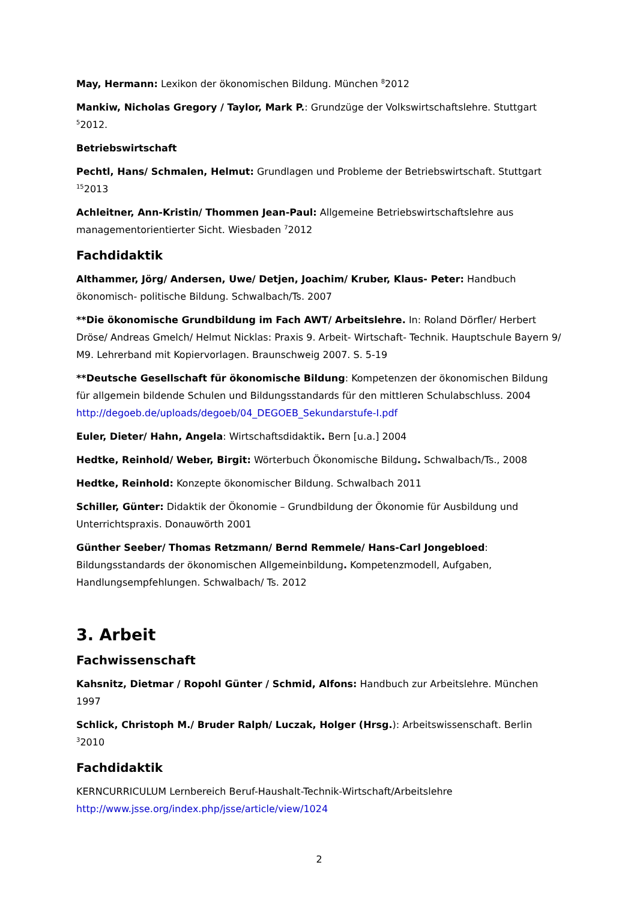May, Hermann: Lexikon der ökonomischen Bildung. München <sup>8</sup>2012
Mankiw, Nicholas Gregory / Taylor, Mark P.: Grundzüge der Volkswirtschaftslehre. Stuttgart <sup>5</sup>2012.
Betriebswirtschaft
Pechtl, Hans/ Schmalen, Helmut: Grundlagen und Probleme der Betriebswirtschaft. Stuttgart <sup>15</sup>2013
Achleitner, Ann-Kristin/ Thommen Jean-Paul: Allgemeine Betriebswirtschaftslehre aus managementorientierter Sicht. Wiesbaden <sup>7</sup>2012
Fachdidaktik
Althammer, Jörg/ Andersen, Uwe/ Detjen, Joachim/ Kruber, Klaus- Peter: Handbuch ökonomisch- politische Bildung. Schwalbach/Ts. 2007
**Die ökonomische Grundbildung im Fach AWT/ Arbeitslehre. In: Roland Dörfler/ Herbert Dröse/ Andreas Gmelch/ Helmut Nicklas: Praxis 9. Arbeit- Wirtschaft- Technik. Hauptschule Bayern 9/ M9. Lehrerband mit Kopiervorlagen. Braunschweig 2007. S. 5-19
**Deutsche Gesellschaft für ökonomische Bildung: Kompetenzen der ökonomischen Bildung für allgemein bildende Schulen und Bildungsstandards für den mittleren Schulabschluss. 2004 http://degoeb.de/uploads/degoeb/04_DEGOEB_Sekundarstufe-I.pdf
Euler, Dieter/ Hahn, Angela: Wirtschaftsdidaktik. Bern [u.a.] 2004
Hedtke, Reinhold/ Weber, Birgit: Wörterbuch Ökonomische Bildung. Schwalbach/Ts., 2008
Hedtke, Reinhold: Konzepte ökonomischer Bildung. Schwalbach 2011
Schiller, Günter: Didaktik der Ökonomie – Grundbildung der Ökonomie für Ausbildung und Unterrichtspraxis. Donauwörth 2001
Günther Seeber/ Thomas Retzmann/ Bernd Remmele/ Hans-Carl Jongebloed: Bildungsstandards der ökonomischen Allgemeinbildung. Kompetenzmodell, Aufgaben, Handlungsempfehlungen. Schwalbach/ Ts. 2012
3. Arbeit
Fachwissenschaft
Kahsnitz, Dietmar / Ropohl Günter / Schmid, Alfons: Handbuch zur Arbeitslehre. München 1997
Schlick, Christoph M./ Bruder Ralph/ Luczak, Holger (Hrsg.): Arbeitswissenschaft. Berlin <sup>3</sup>2010
Fachdidaktik
KERNCURRICULUM Lernbereich Beruf-Haushalt-Technik-Wirtschaft/Arbeitslehre http://www.jsse.org/index.php/jsse/article/view/1024
2